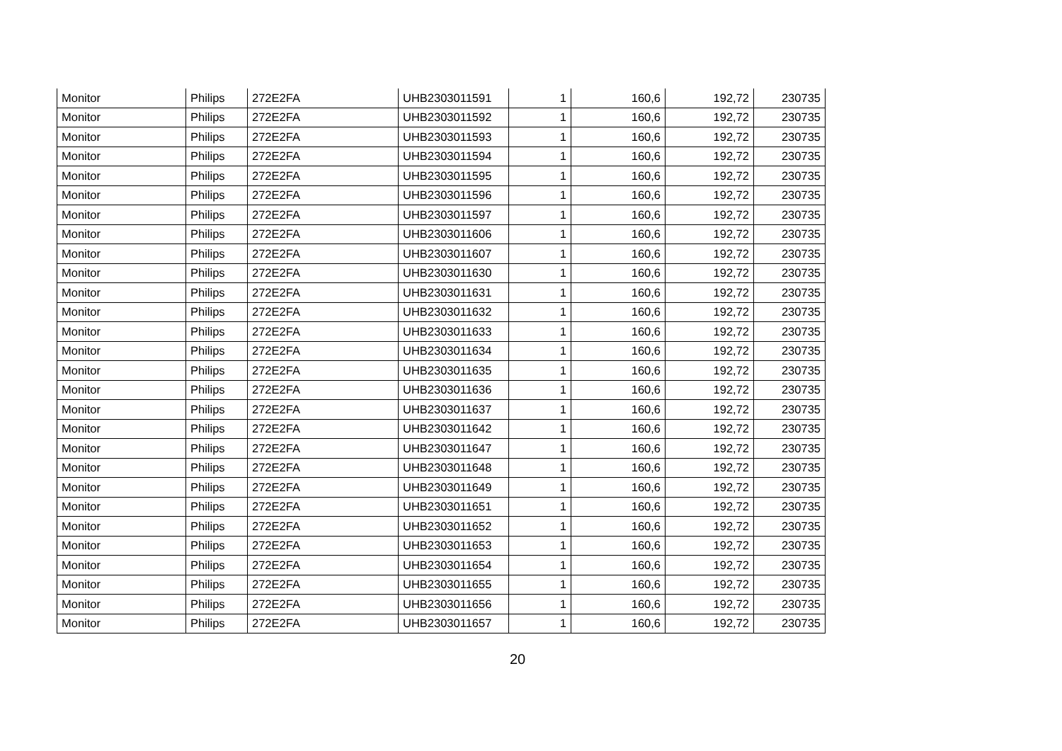| Monitor | Philips | 272E2FA | UHB2303011591 | 1 | 160,6 | 192,72 | 230735 |
| Monitor | Philips | 272E2FA | UHB2303011592 | 1 | 160,6 | 192,72 | 230735 |
| Monitor | Philips | 272E2FA | UHB2303011593 | 1 | 160,6 | 192,72 | 230735 |
| Monitor | Philips | 272E2FA | UHB2303011594 | 1 | 160,6 | 192,72 | 230735 |
| Monitor | Philips | 272E2FA | UHB2303011595 | 1 | 160,6 | 192,72 | 230735 |
| Monitor | Philips | 272E2FA | UHB2303011596 | 1 | 160,6 | 192,72 | 230735 |
| Monitor | Philips | 272E2FA | UHB2303011597 | 1 | 160,6 | 192,72 | 230735 |
| Monitor | Philips | 272E2FA | UHB2303011606 | 1 | 160,6 | 192,72 | 230735 |
| Monitor | Philips | 272E2FA | UHB2303011607 | 1 | 160,6 | 192,72 | 230735 |
| Monitor | Philips | 272E2FA | UHB2303011630 | 1 | 160,6 | 192,72 | 230735 |
| Monitor | Philips | 272E2FA | UHB2303011631 | 1 | 160,6 | 192,72 | 230735 |
| Monitor | Philips | 272E2FA | UHB2303011632 | 1 | 160,6 | 192,72 | 230735 |
| Monitor | Philips | 272E2FA | UHB2303011633 | 1 | 160,6 | 192,72 | 230735 |
| Monitor | Philips | 272E2FA | UHB2303011634 | 1 | 160,6 | 192,72 | 230735 |
| Monitor | Philips | 272E2FA | UHB2303011635 | 1 | 160,6 | 192,72 | 230735 |
| Monitor | Philips | 272E2FA | UHB2303011636 | 1 | 160,6 | 192,72 | 230735 |
| Monitor | Philips | 272E2FA | UHB2303011637 | 1 | 160,6 | 192,72 | 230735 |
| Monitor | Philips | 272E2FA | UHB2303011642 | 1 | 160,6 | 192,72 | 230735 |
| Monitor | Philips | 272E2FA | UHB2303011647 | 1 | 160,6 | 192,72 | 230735 |
| Monitor | Philips | 272E2FA | UHB2303011648 | 1 | 160,6 | 192,72 | 230735 |
| Monitor | Philips | 272E2FA | UHB2303011649 | 1 | 160,6 | 192,72 | 230735 |
| Monitor | Philips | 272E2FA | UHB2303011651 | 1 | 160,6 | 192,72 | 230735 |
| Monitor | Philips | 272E2FA | UHB2303011652 | 1 | 160,6 | 192,72 | 230735 |
| Monitor | Philips | 272E2FA | UHB2303011653 | 1 | 160,6 | 192,72 | 230735 |
| Monitor | Philips | 272E2FA | UHB2303011654 | 1 | 160,6 | 192,72 | 230735 |
| Monitor | Philips | 272E2FA | UHB2303011655 | 1 | 160,6 | 192,72 | 230735 |
| Monitor | Philips | 272E2FA | UHB2303011656 | 1 | 160,6 | 192,72 | 230735 |
| Monitor | Philips | 272E2FA | UHB2303011657 | 1 | 160,6 | 192,72 | 230735 |
20